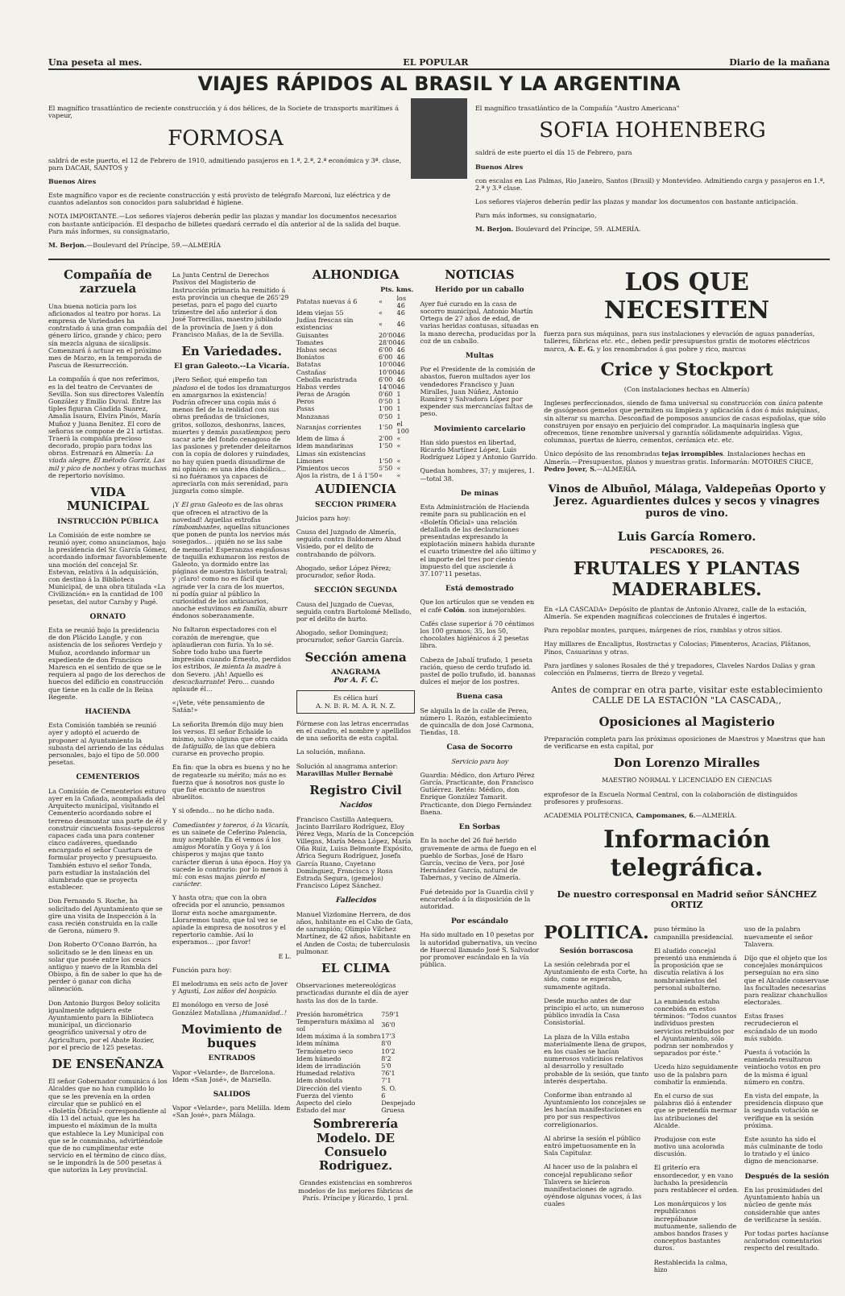Una peseta al mes. EL POPULAR Diario de la mañana
VIAJES RÁPIDOS AL BRASIL Y LA ARGENTINA
El magnífico trasatlántico de reciente construcción y á dos hélices, de la Societe de transports maritimes á vapeur,
FORMOSA
saldrá de este puerto, el 12 de Febrero de 1910, admitiendo pasajeros en 1.ª, 2.ª, 2.ª económica y 3ª. clase, para DACAR, SANTOS y
Buenos Aires
Este magnífico vapor es de reciente construcción y está provisto de telégrafo Marconi, luz eléctrica y de cuantos adelantos son conocidos para salubridad é higiene.
NOTA IMPORTANTE.—Los señores viajeros deberán pedir las plazas y mandar los documentos necesarios con bastante anticipación. El despacho de billetes quedará cerrado el día anterior al de la salida del buque. Para más informes, su consignatario,
M. Berjon.—Boulevard del Príncipe, 59.—ALMERÍA
El magnífico trasatlántico de la Compañía "Austro Americana"
SOFIA HOHENBERG
saldrá de este puerto el día 15 de Febrero, para
Buenos Aires
con escalas en Las Palmas, Rio Janeiro, Santos (Brasil) y Montevideo. Admitiendo carga y pasajeros en 1.ª, 2.ª y 3.ª clase.
Los señores viajeros deberán pedir las plazas y mandar los documentos con bastante anticipación.
Para más informes, su consignatario,
M. Berjon. Boulevard del Príncipe, 59. ALMERÍA.
Compañía de zarzuela
Una buena noticia para los aficionados al teatro por horas. La empresa de Variedades ha contratado á una gran compañía del género lírico, grande y chico; pero sin mezcla alguna de sicalipsis. Comenzará á actuar en el próximo mes de Marzo, en la temporada de Pascua de Resurrección.
La compañía á que nos referimos, es la del teatro de Cervantes de Sevilla. Son sus directores Valentín González y Emilio Duval. Entre las tiples figuran Cándida Suarez, Amalia Isaura, Elvira Pinós, María Muñoz y Juana Benitez. El coro de señoras se compone de 21 artistas. Traerá la compañía precioso decorado, propio para todas las obras. Estrenará en Almería: La viuda alegre, El método Gorriz, Las mil y pico de noches y otras muchas de repertorio novísimo.
VIDA MUNICIPAL
INSTRUCCIÓN PÚBLICA
La Comisión de este nombre se reunió ayer, como anunciamos, bajo la presidencia del Sr. García Gómez, acordando informar favorablemente una moción del concejal Sr. Estevan, relativa á la adquisición, con destino á la Biblioteca Municipal, de una obra titulada «La Civilización» en la cantidad de 100 pesetas, del autor Caraby y Pagé.
ORNATO
Esta se reunió bajo la presidencia de don Plácido Langle, y con asistencia de los señores Verdejo y Muñoz, acordando informar un expediente de don Francisco Maresca en el sentido de que se le requiera al pago de los derechos de huecos del edificio en construcción que tiene en la calle de la Reina Regente.
HACIENDA
Esta Comisión también se reunió ayer y adoptó el acuerdo de proponer al Ayuntamiento la subasta del arriendo de las cédulas personales, bajo el tipo de 50.000 pesetas.
CEMENTERIOS
La Comisión de Cementerios estuvo ayer en la Cañada, acompañada del Arquitecto municipal, visitando el Cementerio acordando sobre el terreno desmontar una parte de él y construir cincuenta fosas-sepulcros capaces cada una para contener cinco cadáveres, quedando encargado el señor Cuartara de formular proyecto y presupuesto. También estuvo el señor Tonda, para estudiar la instalación del alumbrado que se proyecta establecer.
Don Fernando S. Roche, ha solicitado del Ayuntamiento que se gire una visita de Inspección á la casa recién construida en la calle de Gerona, número 9.
Don Roberto O'Conno Barrón, ha solicitado se le den líneas en un solar que posée entre los ceucs antiguo y nuevo de la Rambla del Obispo, á fin de saber lo que ha de perder ó ganar con dicha alineación.
Don Antonio Burgos Beloy solicita igualmente adquiera este Ayuntamiento para la Biblioteca municipal, un diccionario geográfico universal y otro de Agricultura, por el Abate Rozier, por el precio de 125 pesetas.
DE ENSEÑANZA
El señor Gobernador comunica á los Alcaldes que no han cumplido lo que se les prevenía en la orden circular que se publicó en el «Boletín Oficial» correspondiente al día 13 del actual, que les ha impuesto el máximun de la multa que establece la Ley Municipal con que se le conminaba, advirtiéndole que de no cumplimentar este servicio en el término de cinco días, se le impondrá la de 500 pesetas á que autoriza la Ley provincial.
La Junta Central de Derechos Pasivos del Magisterio de Instrucción primaria ha remitido á esta provincia un cheque de 265'29 pesetas, para el pago del cuarto trimestre del año anterior á don José Torrecillas, maestro jubilado de la provincia de Jaen y á don Francisco Mañas, de la de Sevilla.
En Variedades.
El gran Galeoto.--La Vicaría.
¡Pero Señor, qué empeño tan piadoso el de todos los dramaturgos en amargarnos la existencia! Podrán ofrecer una copia más ó menos fiel de la realidad con sus obras preñadas de traiciones, gritos, sollozos, deshonras, lances, muertes y demás pasatiempos; pero sacar arte del fondo cenagoso de las pasiones y pretender deleitarnos con la copia de dolores y ruindades, no hay quien pueda disuadirme de mi opinión: es una idea diabólica... si no fuéramos ya capaces de apreciarla con más serenidad, para juzgarla como simple.
¡Y El gran Galeoto es de las obras que ofrecen el atractivo de la novedad! Aquellas estrofas rimbombantes, aquellas situaciones que ponen de punta los nervios más sosegados... ¡quién no se las sabe de memoria! Esperanzas engañosas de taquilla exhumaron los restos de Galeoto, ya dormido entre las páginas de nuestra historia teatral; y ¡claro! como no es fácil que agrade ver la cara de los muertos, ni podía guiar al público la curiosidad de los anticuarios, anoche estuvimos en familia, aburr éndonos soberanamente.
No faltaron espectadores con el corazón de merengue, que aplaudieran con furia. Ya lo sé. Sobre todo hubo una fuerte impresión cuando Ernesto, perdidos los estribos, le mienta la madre á don Severo. ¡Ah! Aquello es descacharrante! Pero... cuando aplaude él...
«¡Vete, véte pensamiento de Satán!»
La señorita Bremón dijo muy bien los versos. El señor Echaide lo mismo, salvo alguna que otra caida de latiguillo, de las que debiera curarse en provecho propio.
En fin: que la obra es buena y no he de regatearle su mérito; más no es fuerza que á nosotros nos guste lo que fué encanto de nuestros abuelitos.
Y si ofendo... no he dicho nada.
Comediantes y toreros, ó la Vicaría, es un sainete de Ceferino Palencia, muy aceptable. En él vemos á los amigos Moratín y Goya y á los chisperos y majas que tanto carácter dieran á una época. Hoy ya sucede lo contrario: por lo menos á mí: con esas majas pierdo el carácter.
Y hasta otra; que con la obra ofrecida por el anuncio, pensamos llorar esta noche amargamente. Lloraremos tanto, que tal vez se apiade la empresa de nosotros y el repertorio cambie. Así lo esperamos... ¡por favor!
E L.
Función para hoy:
El melodrama en seis acto de Jover y Agustí, Los niños del hospicio.
El monólogo en verso de José González Matallana ¡Humanidad..!
Movimiento de buques
ENTRADOS
Vapor «Velarde», de Barcelona. Idem «San José», de Marsella.
SALIDOS
Vapor «Velarde», para Melilla. Idem «San José», para Málaga.
ALHONDIGA
| | Pts. kms. | |
| --- | --- | --- |
| Patatas nuevas á 6 | « | los 46 |
| Idem viejas 55 | « | 46 |
| Judías frescas sin existencias | « | 46 |
| Guisantes | 20'00 | 46 |
| Tomates | 28'00 | 46 |
| Habas secas | 6'00 | 46 |
| Boniatos | 6'00 | 46 |
| Batatas | 10'00 | 46 |
| Castañas | 10'00 | 46 |
| Cebolla enristrada | 6'00 | 46 |
| Habas verdes | 14'00 | 46 |
| Peras de Aragón | 0'60 | 1 |
| Peros | 0'50 | 1 |
| Pasas | 1'00 | 1 |
| Manzanas | 0'50 | 1 |
| Naranjas corrientes | 1'50 | el 100 |
| Idem de lima á | 2'00 | « |
| Idem mandarinas | 1'50 | « |
| Limas sin existencias | | |
| Limones | 1'50 | « |
| Pimientos uecos | 5'50 | « |
| Ajos la ristra, de 1 á 1'50 | « | « |
AUDIENCIA
SECCION PRIMERA
Juicios para hoy:
Causa del Juzgado de Almería, seguida contra Baldomero Abad Visiedo, por el delito de contrabando de pólvora.
Abogado, señor López Pérez; procurador, señor Roda.
SECCIÓN SEGUNDA
Causa del Juzgado de Cuevas, seguida contra Bartolomé Mellado, por el delito de hurto.
Abogado, señor Dominguez; procurador, señor García García.
Sección amena
ANAGRAMA
Por A. F. C.
Es célica hurí
A. N. B. R. M. A. R. N. Z.
Fórmese con las letras encerradas en el cuadro, el nombre y apellidos de una señorita de esta capital.
La solución, mañana.
Solución al anagrama anterior: Maravillas Muller Bernabè
Registro Civil
Nacidos
Francisco Castilla Antequera, Jacinto Barrilaro Rodríguez, Eloy Pérez Vega, María de la Concepción Villegas, María Mena López, María Oña Ruiz, Luisa Belmonte Expósito, África Segura Rodríguez, Josefa García Ruano, Cayetano Domínguez, Francisca y Rosa Estrada Segura, (gemelos) Francisco López Sánchez.
Fallecidos
Manuel Vizdomine Herrera, de dos años, habitante en el Cabo de Gata, de sarampión; Olimpio Vilchez Martínez, de 42 años, habitante en el Anden de Costa; de tuberculosis pulmonar.
EL CLIMA
Observaciones metereológicas practicadas durante el día de ayer hasta las dos de la tarde.
| Presión barométrica | 759'1 |
| Temperatura máxima al sol | 36'0 |
| Idem máxima á la sombra | 17'3 |
| Idem mínima | 8'0 |
| Termómetro seco | 10'2 |
| Idem húmedo | 8'2 |
| Idem de irradiación | 5'0 |
| Humedad relativa | 76'1 |
| Idem absoluta | 7'1 |
| Dirección del viento | S. O. |
| Fuerza del viento | 6 |
| Aspecto del cielo | Despejado |
| Estado del mar | Gruesa |
Sombrerería Modelo. DE Consuelo Rodriguez.
Grandes existencias en sombreros modelos de las mejores fábricas de París. Príncipe y Ricardo, 1 pral.
NOTICIAS
Herido por un caballo
Ayer fué curado en la casa de socorro municipal, Antonio Martín Ortega de 27 años de edad, de varias heridas contusas, situadas en la mano derecha, producidas por la coz de un caballo.
Multas
Por el Presidente de la comisión de abastos, fueron multados ayer los vendedores Francisco y Juan Miralles, Juan Núñez, Antonio Ramírez y Salvadora López por expender sus mercancías faltas de peso.
Movimiento carcelario
Han sido puestos en libertad, Ricardo Martínez López, Luis Rodríguez López y Antonio Garrido.
Quedan hombres, 37; y mujeres, 1.—total 38.
De minas
Esta Administración de Hacienda remite para su publicación en el «Boletín Oficial» una relación detallada de las declaraciones presentadas expresando la explotación minera habida durante el cuarto trimestre del año último y el importe del tres por ciento impuesto del que asciende á 37.107'11 pesetas.
Está demostrado
Que los artículos que se venden en el café Colón. son inmejorables.
Cafés clase superior á 70 céntimos los 100 gramos; 35, los 50, chocolates higiénicos á 2 pesetas libra.
Cabeza de Jabalí trufado, 1 peseta ración, queso de cerdo trufado id. pastel de pollo trufado, id. bananas dulces el mejor de los postres.
Buena casa
Se alquila la de la calle de Perea, número 1. Razón, establecimiento de quincalla de don José Carmona, Tiendas, 18.
Casa de Socorro
Servicio para hoy
Guardia: Médico, don Arturo Pérez García. Practicante, don Francisco Gutiérrez. Retén: Médico, don Enrique González Tamarit. Practicante, don Diego Fernández Baena.
En Sorbas
En la noche del 26 fué herido gravemente de arma de fuego en el pueblo de Sorbas, José de Haro García, vecino de Vera, por José Hernández García, natural de Tabernas, y vecino de Almería.
Fué detenido por la Guardia civil y encarcelado á la disposición de la autoridad.
Por escándalo
Ha sido multado en 10 pesetas por la autoridad gubernativa, un vecino de Huercal llamado José S. Salvador por promover escándalo en la vía pública.
LOS QUE NECESITEN
fuerza para sus máquinas, para sus instalaciones y elevación de aguas panaderías, talleres, fábricas etc. etc., deben pedir presupuestos gratis de motores eléctricos marca, A. E. G. y los renombrados á gas pobre y rico, marcas
Crice y Stockport
(Con instalaciones hechas en Almería)
Ingleses perfeccionados, siendo de fama universal su construcción con única patente de gasógenos gemelos que permiten su limpieza y aplicación á dos ó más máquinas, sin alterar su marcha. Desconfiad de pomposos anuncios de casas españolas, que sólo construyen por ensayo en perjuicio del comprador. La maquinaria inglesa que ofrecemos, tiene renombre universal y garantía sólidamente adquiridas. Vigas, columnas, puertas de hierro, cementos, cerámica etc. etc.
Único depósito de las renombradas tejas irrompibles. Instalaciones hechas en Almería.—Presupuestos, planos y muestras gratis. Informarán: MOTORES CRICE, Pedro Jover, S.—ALMERÍA.
Vinos de Albuñol, Málaga, Valdepeñas Oporto y Jerez. Aguardientes dulces y secos y vinagres puros de vino.
Luis García Romero.
PESCADORES, 26.
FRUTALES Y PLANTAS MADERABLES.
En «LA CASCADA» Depósito de plantas de Antonio Alvarez, calle de la estación, Almería. Se expenden magníficas colecciones de frutales é ingertos.
Para repoblar montes, parques, márgenes de ríos, ramblas y otros sitios.
Hay millares de Encaliptus, Rostractas y Colocias; Pimenteros, Acacias, Plátanos, Pinos, Casuarinas y otras.
Para jardines y salones Rosales de thé y trepadores, Claveles Nardos Dalias y gran colección en Palmeras, tierra de Brezo y vegetal.
Antes de comprar en otra parte, visitar este establecimiento
CALLE DE LA ESTACIÓN "LA CASCADA,,
Oposiciones al Magisterio
Preparación completa para las próximas oposiciones de Maestros y Maestras que han de verificarse en esta capital, por
Don Lorenzo Miralles
MAESTRO NORMAL Y LICENCIADO EN CIENCIAS
exprofesor de la Escuela Normal Central, con la colaboración de distinguidos profesores y profesoras.
ACADEMIA POLITÉCNICA, Campomanes, 6.—ALMERÍA.
Información telegráfica.
De nuestro corresponsal en Madrid señor SÁNCHEZ ORTIZ
POLITICA.
Sesión borrascosa
La sesión celebrada por el Ayuntamiento de esta Corte, ha sido, como se esperaba, sumamente agitada.
Desde mucho antes de dar principio el acto, un numeroso público invadía la Casa Consistorial.
La plaza de la Villa estaba materialmente llena de grupos, en los cuales se hacían numerosos vaticinios relativos al desarrollo y resultado probable de la sesión, que tanto interés despertaba.
Conforme iban entrando al Ayuntamiento los concejales se les hacían manifestaciones en pro por sus respectivos correligionarios.
Al abrirse la sesión el público entró impetuosamente en la Sala Capitular.
Al hacer uso de la palabra el concejal republicano señor Talavera se hicieron manifestaciones de agrado. oyéndose algunas voces, á las cuales
puso término la campanilla presidencial.
El aludido concejal presentó una enmienda á la proposición que se discutía relativa á los nombramientos del personal subalterno.
La enmienda estaba concebida en estos términos: "Todos cuantos individuos presten servicios retribuidos por el Ayuntamiento, sólo podran ser nombrados y separados por éste."
Uceda hizo seguidamente uso de la palabra para combatir la enmienda.
En el curso de sus palabras dió á entender que se pretendía mermar las atribuciones del Alcalde.
Produjose con este motivo una acolorada discusión.
El griterío era ensordecedor, y en vano luchaba la presidencia para restablecer el orden.
Los monárquicos y los republicanos increpábanse mutuamente, saliendo de ambos bandos frases y conceptos bastantes duros.
Restablecida la calma, hizo
uso de la palabra nuevamente el señor Talavera.
Dijo que el objeto que los concejales monárquicos perseguían no era sino que el Alcalde conservase las facultades necesarias para realizar chanchullos electorales.
Estas frases recrudecieron el escándalo de un modo más subido.
Puesta á votación la enmienda resultaron veintiocho votos en pro de la misma é igual número en contra.
En vista del empate, la presidencia dispuso que la segunda votación se verifique en la sesión próxima.
Este asunto ha sido el más culminante de todo lo tratado y el único digno de mencionarse.
Después de la sesión
En las proximidades del Ayuntamiento había un núcleo de gente más considerable que antes de verificarse la sesión.
Por todas partes hacíanse acalorados comentarios respecto del resultado.